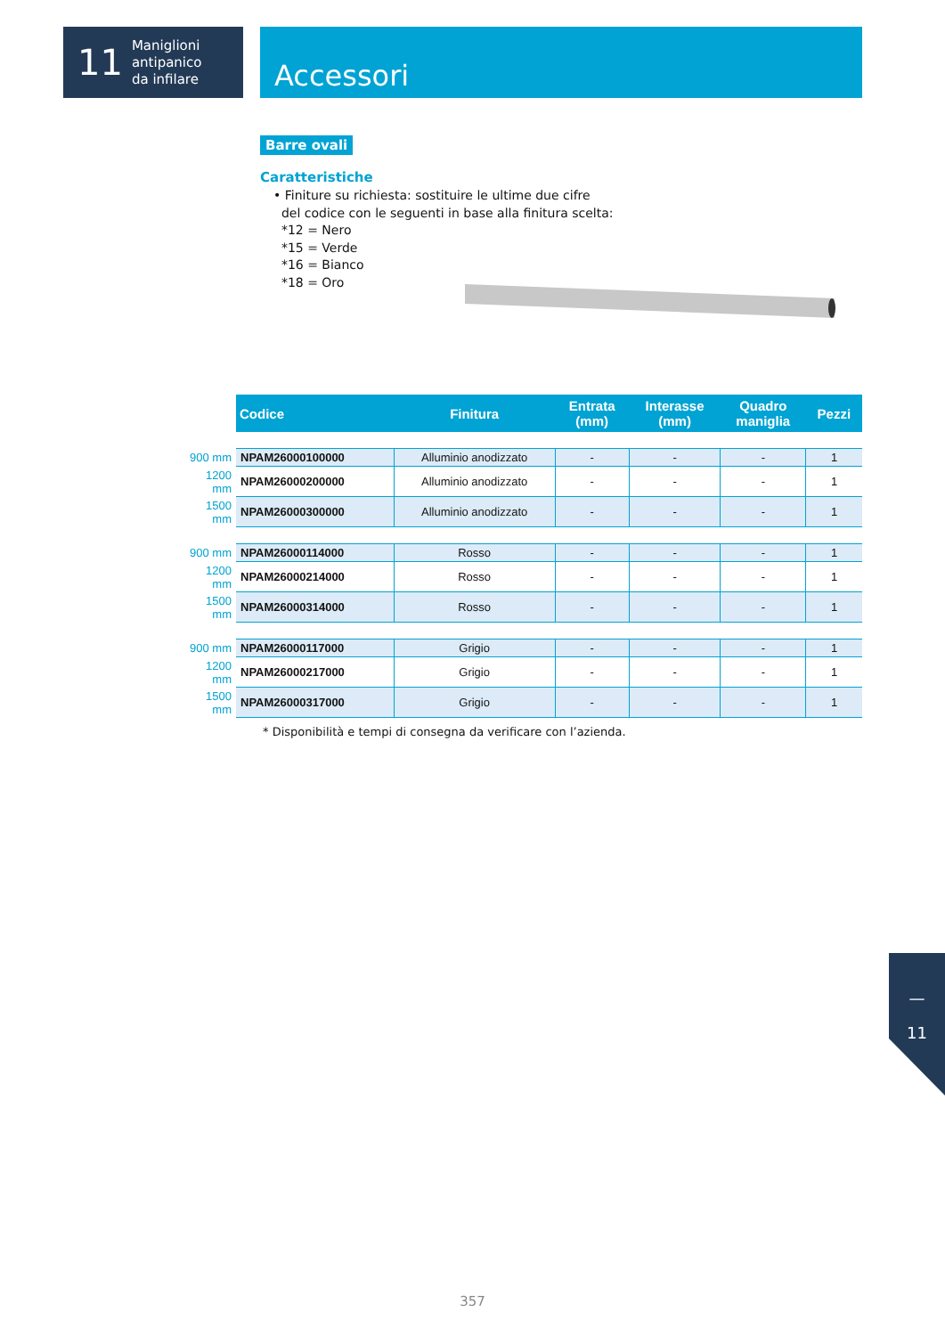11
Maniglioni
antipanico
da infilare
Accessori
Barre ovali
Caratteristiche
• Finiture su richiesta: sostituire le ultime due cifre
del codice con le seguenti in base alla finitura scelta:
*12 = Nero
*15 = Verde
*16 = Bianco
*18 = Oro
| | Codice | Finitura | Entrata (mm) | Interasse (mm) | Quadro maniglia | Pezzi |
| --- | --- | --- | --- | --- | --- | --- |
| 900 mm | NPAM26000100000 | Alluminio anodizzato | - | - | - | 1 |
| 1200 mm | NPAM26000200000 | Alluminio anodizzato | - | - | - | 1 |
| 1500 mm | NPAM26000300000 | Alluminio anodizzato | - | - | - | 1 |
| 900 mm | NPAM26000114000 | Rosso | - | - | - | 1 |
| 1200 mm | NPAM26000214000 | Rosso | - | - | - | 1 |
| 1500 mm | NPAM26000314000 | Rosso | - | - | - | 1 |
| 900 mm | NPAM26000117000 | Grigio | - | - | - | 1 |
| 1200 mm | NPAM26000217000 | Grigio | - | - | - | 1 |
| 1500 mm | NPAM26000317000 | Grigio | - | - | - | 1 |
* Disponibilità e tempi di consegna da verificare con l’azienda.
—
11
357